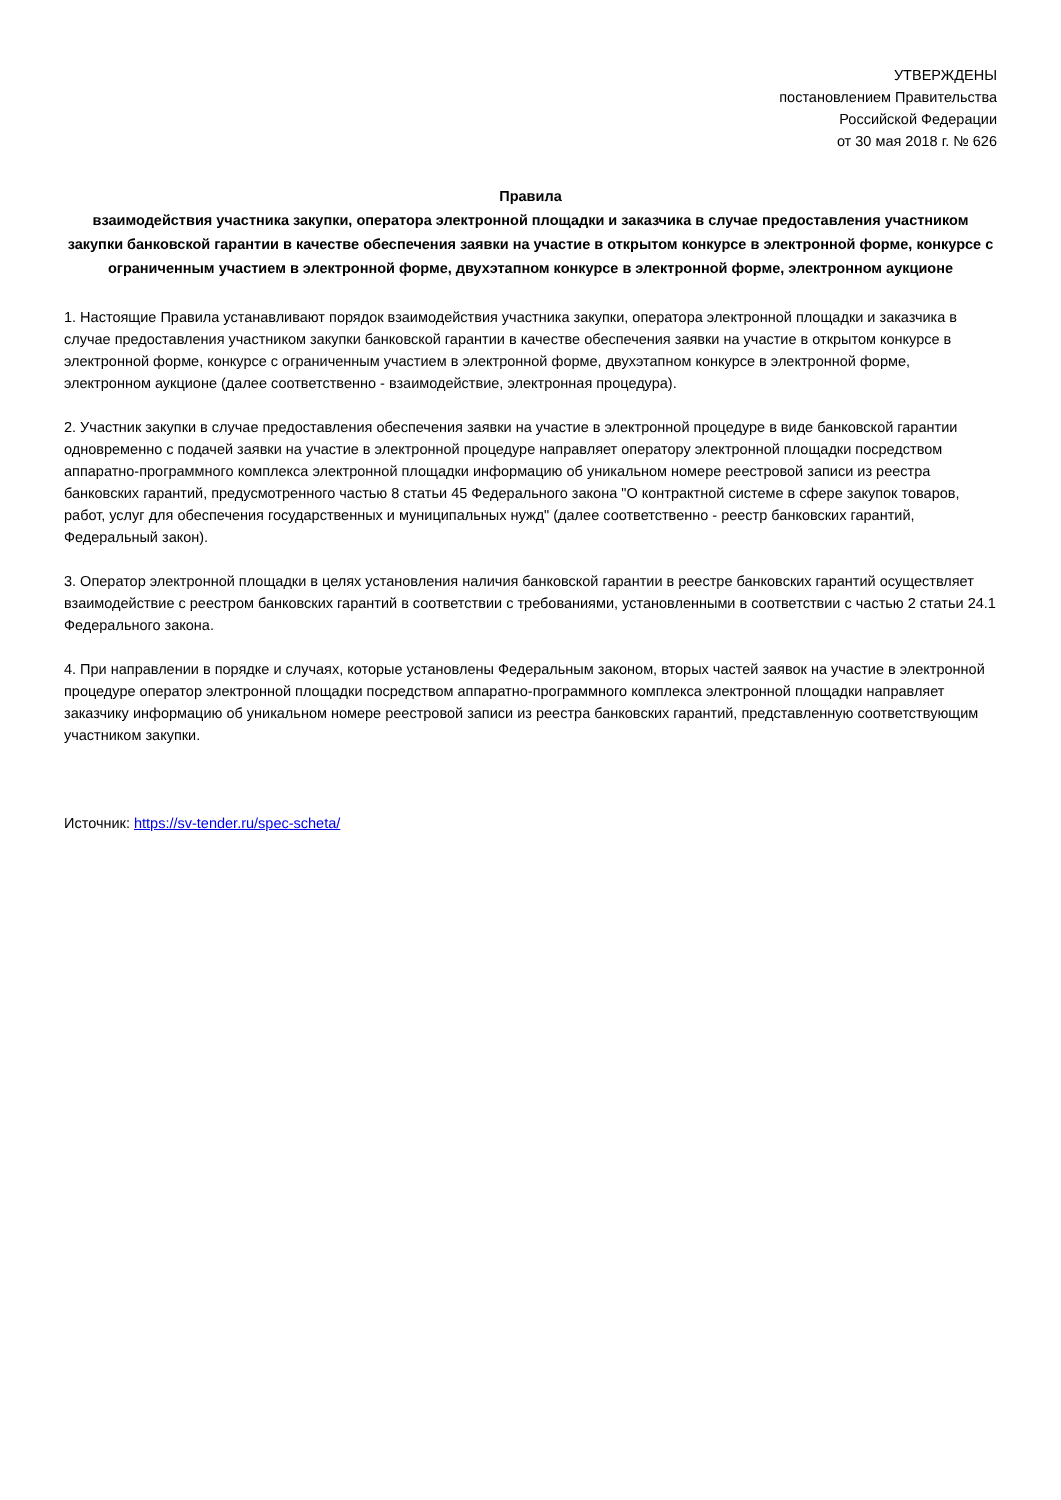УТВЕРЖДЕНЫ
постановлением Правительства
Российской Федерации
от 30 мая 2018 г. № 626
Правила
взаимодействия участника закупки, оператора электронной площадки и заказчика в случае предоставления участником закупки банковской гарантии в качестве обеспечения заявки на участие в открытом конкурсе в электронной форме, конкурсе с ограниченным участием в электронной форме, двухэтапном конкурсе в электронной форме, электронном аукционе
1. Настоящие Правила устанавливают порядок взаимодействия участника закупки, оператора электронной площадки и заказчика в случае предоставления участником закупки банковской гарантии в качестве обеспечения заявки на участие в открытом конкурсе в электронной форме, конкурсе с ограниченным участием в электронной форме, двухэтапном конкурсе в электронной форме, электронном аукционе (далее соответственно - взаимодействие, электронная процедура).
2. Участник закупки в случае предоставления обеспечения заявки на участие в электронной процедуре в виде банковской гарантии одновременно с подачей заявки на участие в электронной процедуре направляет оператору электронной площадки посредством аппаратно-программного комплекса электронной площадки информацию об уникальном номере реестровой записи из реестра банковских гарантий, предусмотренного частью 8 статьи 45 Федерального закона "О контрактной системе в сфере закупок товаров, работ, услуг для обеспечения государственных и муниципальных нужд" (далее соответственно - реестр банковских гарантий, Федеральный закон).
3. Оператор электронной площадки в целях установления наличия банковской гарантии в реестре банковских гарантий осуществляет взаимодействие с реестром банковских гарантий в соответствии с требованиями, установленными в соответствии с частью 2 статьи 24.1 Федерального закона.
4. При направлении в порядке и случаях, которые установлены Федеральным законом, вторых частей заявок на участие в электронной процедуре оператор электронной площадки посредством аппаратно-программного комплекса электронной площадки направляет заказчику информацию об уникальном номере реестровой записи из реестра банковских гарантий, представленную соответствующим участником закупки.
Источник: https://sv-tender.ru/spec-scheta/